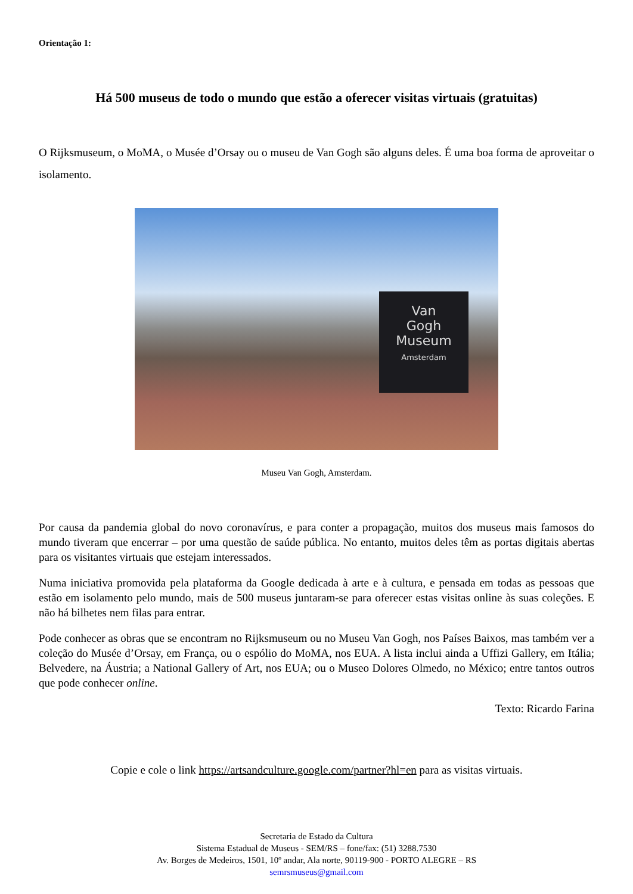Orientação 1:
Há 500 museus de todo o mundo que estão a oferecer visitas virtuais (gratuitas)
O Rijksmuseum, o MoMA, o Musée d’Orsay ou o museu de Van Gogh são alguns deles. É uma boa forma de aproveitar o isolamento.
Van
Gogh
Museum
Amsterdam
Museu Van Gogh, Amsterdam.
Por causa da pandemia global do novo coronavírus, e para conter a propagação, muitos dos museus mais famosos do mundo tiveram que encerrar – por uma questão de saúde pública. No entanto, muitos deles têm as portas digitais abertas para os visitantes virtuais que estejam interessados.
Numa iniciativa promovida pela plataforma da Google dedicada à arte e à cultura, e pensada em todas as pessoas que estão em isolamento pelo mundo, mais de 500 museus juntaram-se para oferecer estas visitas online às suas coleções. E não há bilhetes nem filas para entrar.
Pode conhecer as obras que se encontram no Rijksmuseum ou no Museu Van Gogh, nos Países Baixos, mas também ver a coleção do Musée d’Orsay, em França, ou o espólio do MoMA, nos EUA. A lista inclui ainda a Uffizi Gallery, em Itália; Belvedere, na Áustria; a National Gallery of Art, nos EUA; ou o Museo Dolores Olmedo, no México; entre tantos outros que pode conhecer online.
Texto: Ricardo Farina
Copie e cole o link https://artsandculture.google.com/partner?hl=en para as visitas virtuais.
Secretaria de Estado da Cultura
Sistema Estadual de Museus - SEM/RS – fone/fax: (51) 3288.7530
Av. Borges de Medeiros, 1501, 10º andar, Ala norte, 90119-900 - PORTO ALEGRE – RS
semrsmuseus@gmail.com